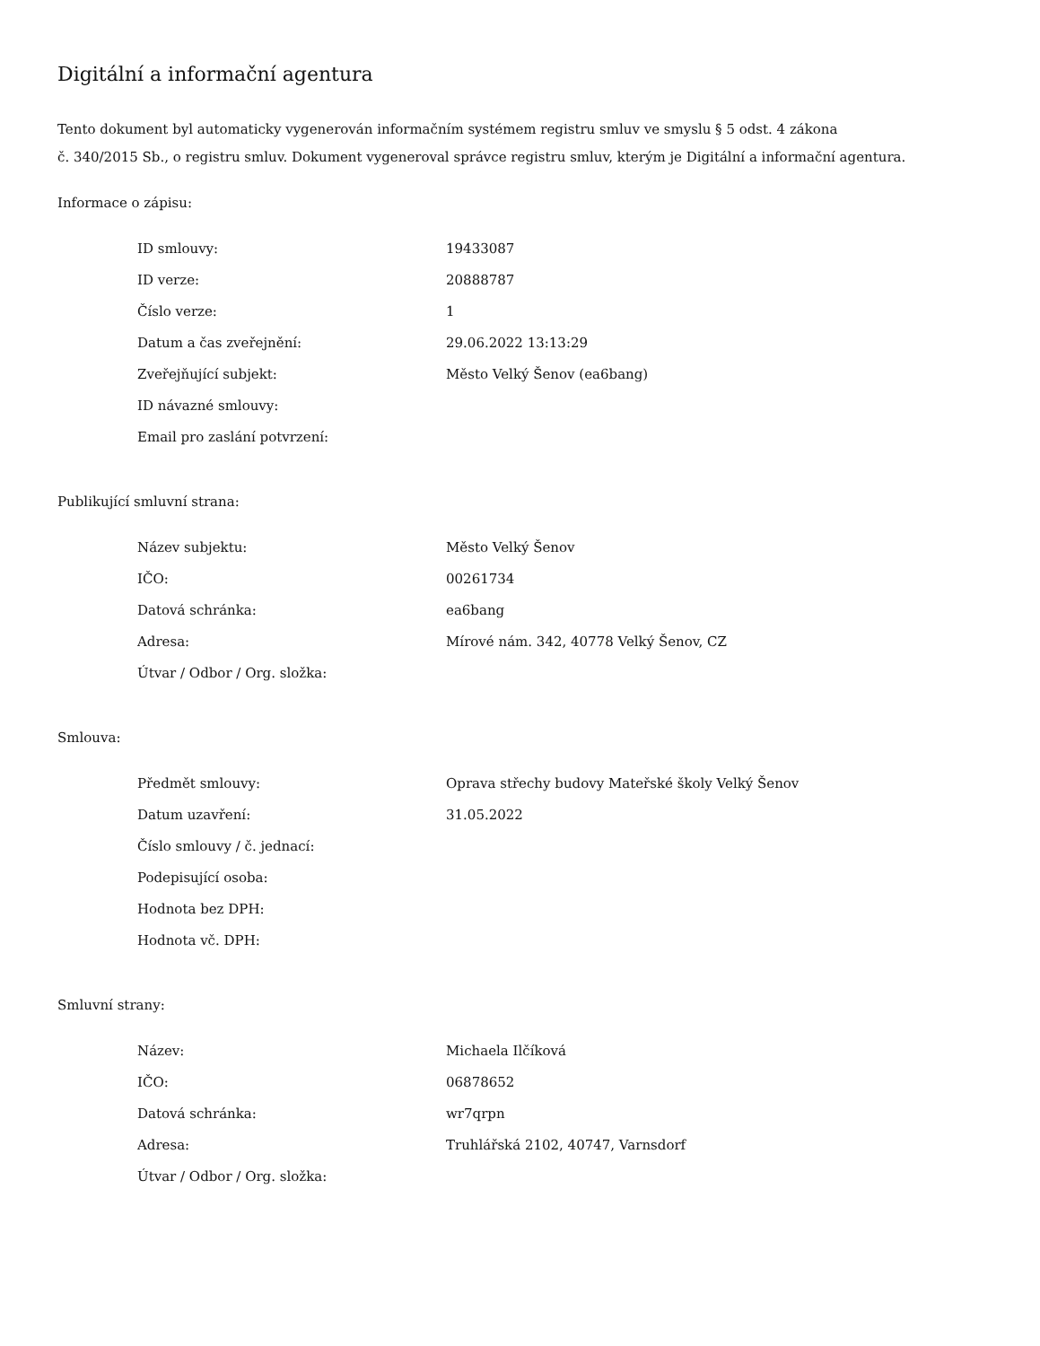Digitální a informační agentura
Tento dokument byl automaticky vygenerován informačním systémem registru smluv ve smyslu § 5 odst. 4 zákona
č. 340/2015 Sb., o registru smluv. Dokument vygeneroval správce registru smluv, kterým je Digitální a informační agentura.
Informace o zápisu:
| ID smlouvy: | 19433087 |
| ID verze: | 20888787 |
| Číslo verze: | 1 |
| Datum a čas zveřejnění: | 29.06.2022 13:13:29 |
| Zveřejňující subjekt: | Město Velký Šenov (ea6bang) |
| ID návazné smlouvy: | |
| Email pro zaslání potvrzení: | |
Publikující smluvní strana:
| Název subjektu: | Město Velký Šenov |
| IČO: | 00261734 |
| Datová schránka: | ea6bang |
| Adresa: | Mírové nám. 342, 40778 Velký Šenov, CZ |
| Útvar / Odbor / Org. složka: | |
Smlouva:
| Předmět smlouvy: | Oprava střechy budovy Mateřské školy Velký Šenov |
| Datum uzavření: | 31.05.2022 |
| Číslo smlouvy / č. jednací: | |
| Podepisující osoba: | |
| Hodnota bez DPH: | |
| Hodnota vč. DPH: | |
Smluvní strany:
| Název: | Michaela Ilčíková |
| IČO: | 06878652 |
| Datová schránka: | wr7qrpn |
| Adresa: | Truhlářská 2102, 40747, Varnsdorf |
| Útvar / Odbor / Org. složka: | |